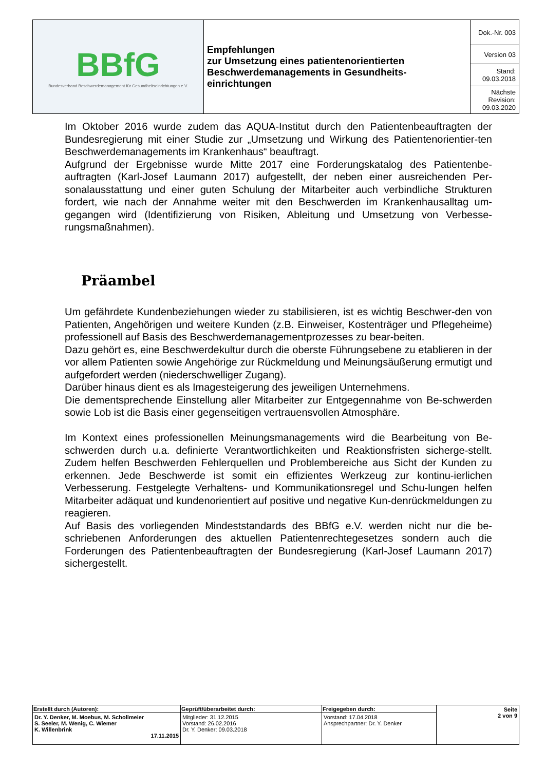| BBfG Bundesverband Beschwerdemanagement für Gesundheitseinrichtungen e.V. | Empfehlungen zur Umsetzung eines patientenorientierten Beschwerdemanagements in Gesundheits-einrichtungen | Dok.-Nr. 003 |
| | | Version 03 |
| | | Stand: 09.03.2018 |
| | | Nächste Revision: 09.03.2020 |
Im Oktober 2016 wurde zudem das AQUA-Institut durch den Patientenbeauftragten der Bundesregierung mit einer Studie zur „Umsetzung und Wirkung des Patientenorientier-ten Beschwerdemanagements im Krankenhaus“ beauftragt.
Aufgrund der Ergebnisse wurde Mitte 2017 eine Forderungskatalog des Patientenbe-auftragten (Karl-Josef Laumann 2017) aufgestellt, der neben einer ausreichenden Per-sonalausstattung und einer guten Schulung der Mitarbeiter auch verbindliche Strukturen fordert, wie nach der Annahme weiter mit den Beschwerden im Krankenhausalltag um-gegangen wird (Identifizierung von Risiken, Ableitung und Umsetzung von Verbesse-rungsmaßnahmen).
Präambel
Um gefährdete Kundenbeziehungen wieder zu stabilisieren, ist es wichtig Beschwer-den von Patienten, Angehörigen und weitere Kunden (z.B. Einweiser, Kostenträger und Pflegeheime) professionell auf Basis des Beschwerdemanagementprozesses zu bear-beiten.
Dazu gehört es, eine Beschwerdekultur durch die oberste Führungsebene zu etablieren in der vor allem Patienten sowie Angehörige zur Rückmeldung und Meinungsäußerung ermutigt und aufgefordert werden (niederschwelliger Zugang).
Darüber hinaus dient es als Imagesteigerung des jeweiligen Unternehmens.
Die dementsprechende Einstellung aller Mitarbeiter zur Entgegennahme von Be-schwerden sowie Lob ist die Basis einer gegenseitigen vertrauensvollen Atmosphäre.
Im Kontext eines professionellen Meinungsmanagements wird die Bearbeitung von Be-schwerden durch u.a. definierte Verantwortlichkeiten und Reaktionsfristen sicherge-stellt. Zudem helfen Beschwerden Fehlerquellen und Problembereiche aus Sicht der Kunden zu erkennen. Jede Beschwerde ist somit ein effizientes Werkzeug zur kontinu-ierlichen Verbesserung. Festgelegte Verhaltens- und Kommunikationsregel und Schu-lungen helfen Mitarbeiter adäquat und kundenorientiert auf positive und negative Kun-denrückmeldungen zu reagieren.
Auf Basis des vorliegenden Mindeststandards des BBfG e.V. werden nicht nur die be-schriebenen Anforderungen des aktuellen Patientenrechtegesetzes sondern auch die Forderungen des Patientenbeauftragten der Bundesregierung (Karl-Josef Laumann 2017) sichergestellt.
| Erstellt durch (Autoren): | Geprüft/überarbeitet durch: | Freigegeben durch: | Seite 2 von 9 |
| Dr. Y. Denker, M. Moebus, M. Schollmeier S. Seeler, M. Wenig, C. Wiemer K. Willenbrink 17.11.2015 | Mitglieder: 31.12.2015 Vorstand: 26.02.2016 Dr. Y. Denker: 09.03.2018 | Vorstand: 17.04.2018 Ansprechpartner: Dr. Y. Denker | |